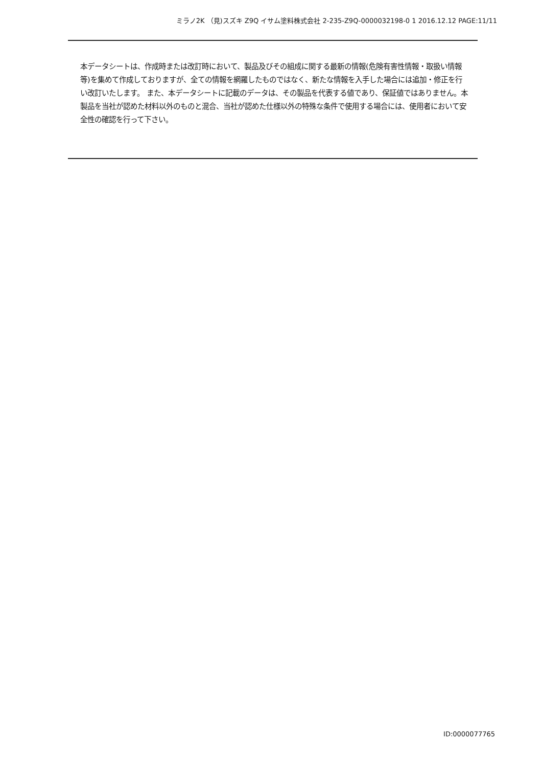ミラノ2K （見)スズキ Z9Q イサム塗料株式会社 2-235-Z9Q-0000032198-0 1 2016.12.12 PAGE:11/11
本データシートは、作成時または改訂時において、製品及びその組成に関する最新の情報(危険有害性情報・取扱い情報等)を集めて作成しておりますが、全ての情報を網羅したものではなく、新たな情報を入手した場合には追加・修正を行い改訂いたします。 また、本データシートに記載のデータは、その製品を代表する値であり、保証値ではありません。本製品を当社が認めた材料以外のものと混合、当社が認めた仕様以外の特殊な条件で使用する場合には、使用者において安全性の確認を行って下さい。
ID:0000077765